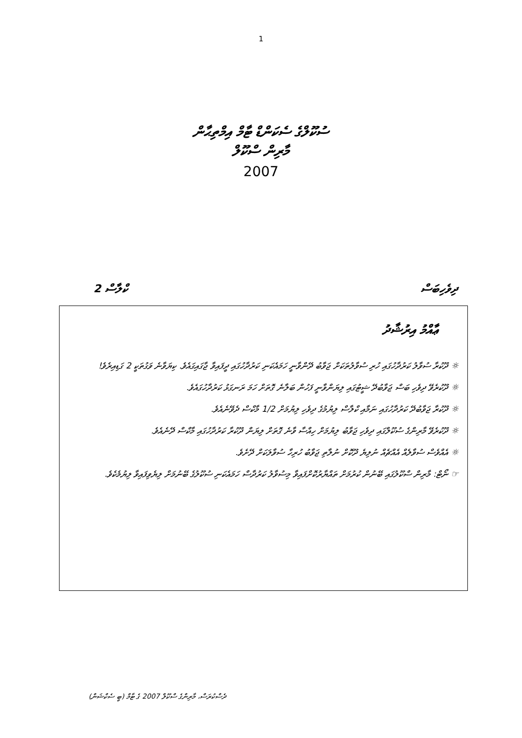1
ސުކޫލްގެ ސެކަންޑް ޓާމް އިމްތިޙާން
މާރިން ސްކޫލް
2007
ދިވެހިބަސް ކްލާސް 2
ޢާއްމު އިރުޝާދު
☼ ދޫކުރާ ސުވާލު ކަރުދާހުގައި ހުރި ސުވާލުތަކަށް ޖަވާބު ދޭންވާނީ ހަމައެކަނި ކަރުދާހުގައި ދީފައިވާ ޖާގައިގައެވެ. ކިޔަވާނެ ވަގުތަކީ 2 ގަޑިއިރެވެ!
☼ ދޫކުރެވޭ ދިވެހި ބަސް ޖަވާބުދޭ ޝީޓުގައި ލިޔަންވާނީ ފަހުން ބަލާނެ ގޮތަށް ހަމަ ރަނގަޅު ކަރުދާހުގައެވެ.
☼ ދޫކުރާ ޖަވާބުދޭ ކަރުދާހުގައި ނަމާއި ކްލާސް ލިޔުމުގެ ދިވެހި ލިޔުމަށް 1/2 މާކްސް ދެވޭނެއެވެ.
☼ ދޫކުރެވޭ މާރިންގެ ސުކޫލްގައި ދިވެހި ޖަވާބު ލިޔުމަށް ހިއްސާ ވާނެ ގޮތަށް ލިޔަން ދޫކުރާ ކަރުދާހުގައި މާކްސް ދޭނެއެވެ.
☼ އެއްވެސް ސުވާލެއް އެއްޗެއް ނުލިޔެ ދޫކޮށް ނުލާތި ޖަވާބު ހުރިހާ ސުވާލަކަށް ދޭށެވެ.
☞ ނޯޓް: މާރިން ސްކޫލުގައި ބޭނުން ކުރުމަށް ތައްޔާރުކޮށްފައިވާ މިސުވާލު ކަރުދާސް ހަމައެކަނި ސުކޫލުގެ ބޭނުމަށް ލިޔެވިފައިވާ ލިޔުމެކެވެ.
ދެސްކުރަސް، މާރިންގެ ސްކޫލް 2007 ގެ ޓާމް (ބީ ސެކްޝަން)